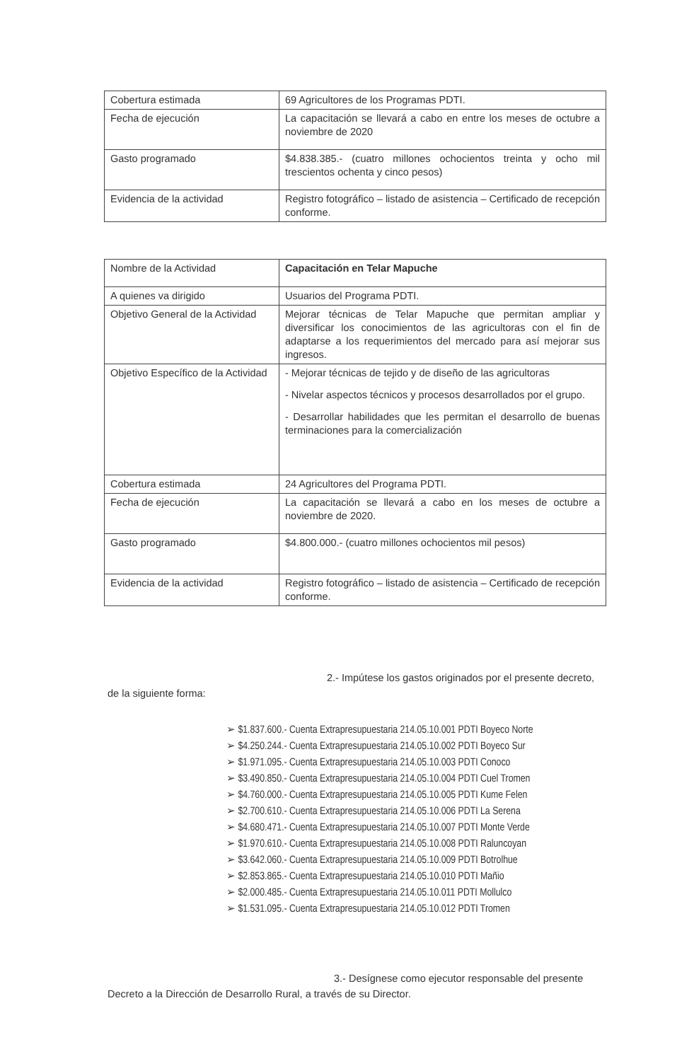| Cobertura estimada | 69 Agricultores de los Programas PDTI. |
| Fecha de ejecución | La capacitación se llevará a cabo en entre los meses de octubre a noviembre de 2020 |
| Gasto programado | $4.838.385.- (cuatro millones ochocientos treinta y ocho mil trescientos ochenta y cinco pesos) |
| Evidencia de la actividad | Registro fotográfico – listado de asistencia – Certificado de recepción conforme. |
| Nombre de la Actividad | Capacitación en Telar Mapuche |
| A quienes va dirigido | Usuarios del Programa PDTI. |
| Objetivo General de la Actividad | Mejorar técnicas de Telar Mapuche que permitan ampliar y diversificar los conocimientos de las agricultoras con el fin de adaptarse a los requerimientos del mercado para así mejorar sus ingresos. |
| Objetivo Específico de la Actividad | - Mejorar técnicas de tejido y de diseño de las agricultoras - Nivelar aspectos técnicos y procesos desarrollados por el grupo. - Desarrollar habilidades que les permitan el desarrollo de buenas terminaciones para la comercialización |
| Cobertura estimada | 24 Agricultores del Programa PDTI. |
| Fecha de ejecución | La capacitación se llevará a cabo en los meses de octubre a noviembre de 2020. |
| Gasto programado | $4.800.000.- (cuatro millones ochocientos mil pesos) |
| Evidencia de la actividad | Registro fotográfico – listado de asistencia – Certificado de recepción conforme. |
2.- Impútese los gastos originados por el presente decreto, de la siguiente forma:
➢ $1.837.600.- Cuenta Extrapresupuestaria 214.05.10.001 PDTI Boyeco Norte
➢ $4.250.244.- Cuenta Extrapresupuestaria 214.05.10.002 PDTI Boyeco Sur
➢ $1.971.095.- Cuenta Extrapresupuestaria 214.05.10.003 PDTI Conoco
➢ $3.490.850.- Cuenta Extrapresupuestaria 214.05.10.004 PDTI Cuel Tromen
➢ $4.760.000.- Cuenta Extrapresupuestaria 214.05.10.005 PDTI Kume Felen
➢ $2.700.610.- Cuenta Extrapresupuestaria 214.05.10.006 PDTI La Serena
➢ $4.680.471.- Cuenta Extrapresupuestaria 214.05.10.007 PDTI Monte Verde
➢ $1.970.610.- Cuenta Extrapresupuestaria 214.05.10.008 PDTI Raluncoyan
➢ $3.642.060.- Cuenta Extrapresupuestaria 214.05.10.009 PDTI Botrolhue
➢ $2.853.865.- Cuenta Extrapresupuestaria 214.05.10.010 PDTI Mañio
➢ $2.000.485.- Cuenta Extrapresupuestaria 214.05.10.011 PDTI Mollulco
➢ $1.531.095.- Cuenta Extrapresupuestaria 214.05.10.012 PDTI Tromen
3.- Desígnese como ejecutor responsable del presente Decreto a la Dirección de Desarrollo Rural, a través de su Director.